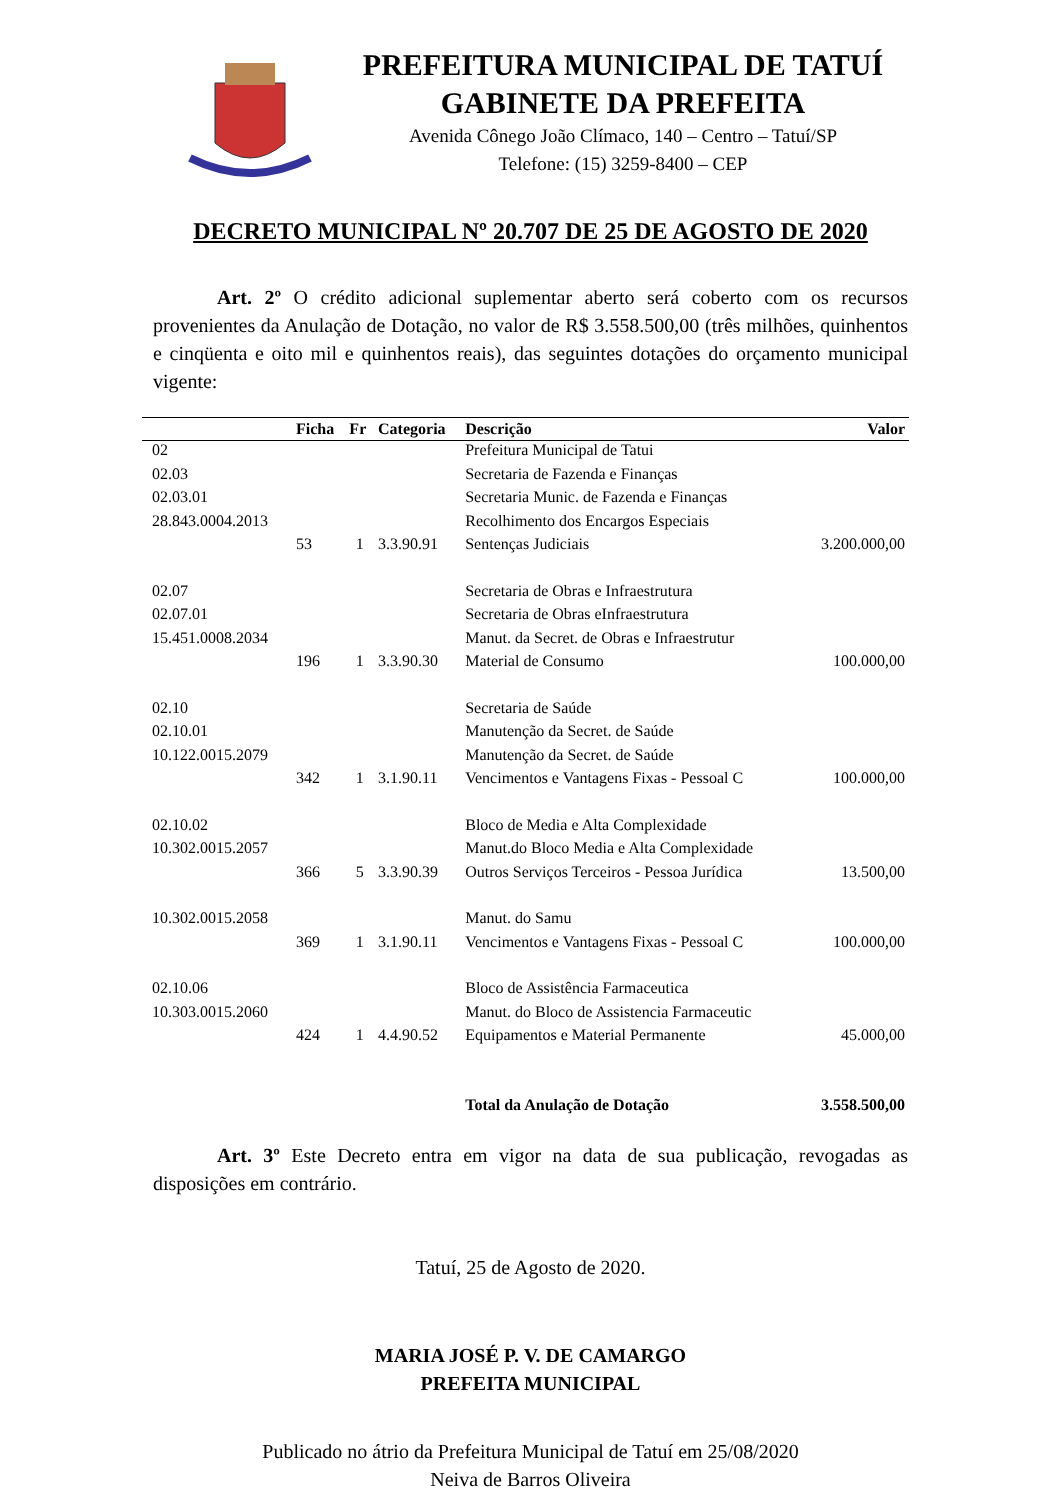PREFEITURA MUNICIPAL DE TATUÍ
GABINETE DA PREFEITA
Avenida Cônego João Clímaco, 140 – Centro – Tatuí/SP
Telefone: (15) 3259-8400 – CEP
DECRETO MUNICIPAL Nº 20.707 DE 25 DE AGOSTO DE 2020
Art. 2º O crédito adicional suplementar aberto será coberto com os recursos provenientes da Anulação de Dotação, no valor de R$ 3.558.500,00 (três milhões, quinhentos e cinqüenta e oito mil e quinhentos reais), das seguintes dotações do orçamento municipal vigente:
| | Ficha | Fr | Categoria | Descrição | Valor |
| --- | --- | --- | --- | --- | --- |
| 02 | | | | Prefeitura Municipal de Tatui | |
| 02.03 | | | | Secretaria de Fazenda e Finanças | |
| 02.03.01 | | | | Secretaria Munic. de Fazenda e Finanças | |
| 28.843.0004.2013 | | | | Recolhimento dos Encargos Especiais | |
| | 53 | 1 | 3.3.90.91 | Sentenças Judiciais | 3.200.000,00 |
| 02.07 | | | | Secretaria de Obras e Infraestrutura | |
| 02.07.01 | | | | Secretaria de Obras eInfraestrutura | |
| 15.451.0008.2034 | | | | Manut. da Secret. de Obras e Infraestrutur | |
| | 196 | 1 | 3.3.90.30 | Material de Consumo | 100.000,00 |
| 02.10 | | | | Secretaria de Saúde | |
| 02.10.01 | | | | Manutenção da Secret. de Saúde | |
| 10.122.0015.2079 | | | | Manutenção da Secret. de Saúde | |
| | 342 | 1 | 3.1.90.11 | Vencimentos e Vantagens Fixas - Pessoal C | 100.000,00 |
| 02.10.02 | | | | Bloco de Media e Alta Complexidade | |
| 10.302.0015.2057 | | | | Manut.do Bloco Media e Alta Complexidade | |
| | 366 | 5 | 3.3.90.39 | Outros Serviços Terceiros - Pessoa Jurídica | 13.500,00 |
| 10.302.0015.2058 | | | | Manut. do Samu | |
| | 369 | 1 | 3.1.90.11 | Vencimentos e Vantagens Fixas - Pessoal C | 100.000,00 |
| 02.10.06 | | | | Bloco de Assistência Farmaceutica | |
| 10.303.0015.2060 | | | | Manut. do Bloco de Assistencia Farmaceutic | |
| | 424 | 1 | 4.4.90.52 | Equipamentos e Material Permanente | 45.000,00 |
| | | | | Total da Anulação de Dotação | 3.558.500,00 |
Art. 3º Este Decreto entra em vigor na data de sua publicação, revogadas as disposições em contrário.
Tatuí, 25 de Agosto de 2020.
MARIA JOSÉ P. V. DE CAMARGO
PREFEITA MUNICIPAL
Publicado no átrio da Prefeitura Municipal de Tatuí em 25/08/2020
Neiva de Barros Oliveira